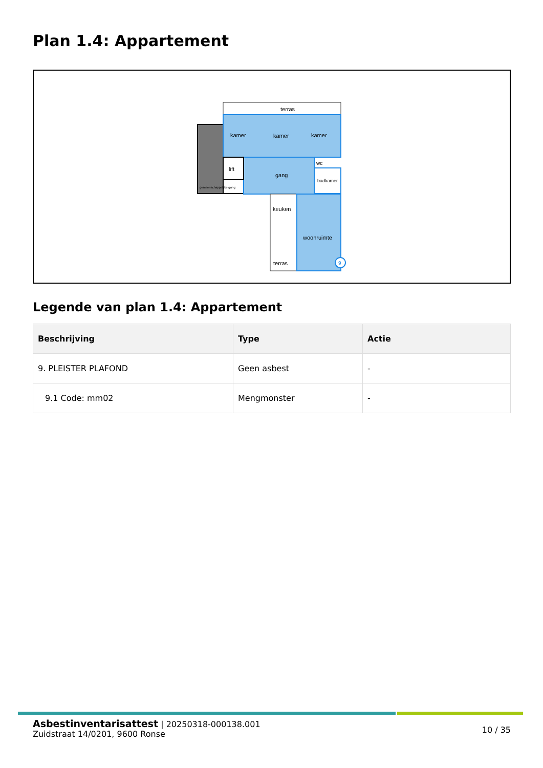Plan 1.4: Appartement
gemeenschappelijke gang
terras
kamer
kamer
kamer
lift
gang
badkamer
wc
keuken
terras
woonruimte
9
Legende van plan 1.4: Appartement
| Beschrijving | Type | Actie |
| --- | --- | --- |
| 9. PLEISTER PLAFOND | Geen asbest | - |
| 9.1 Code: mm02 | Mengmonster | - |
Asbestinventarisattest | 20250318-000138.001
Zuidstraat 14/0201, 9600 Ronse
10 / 35